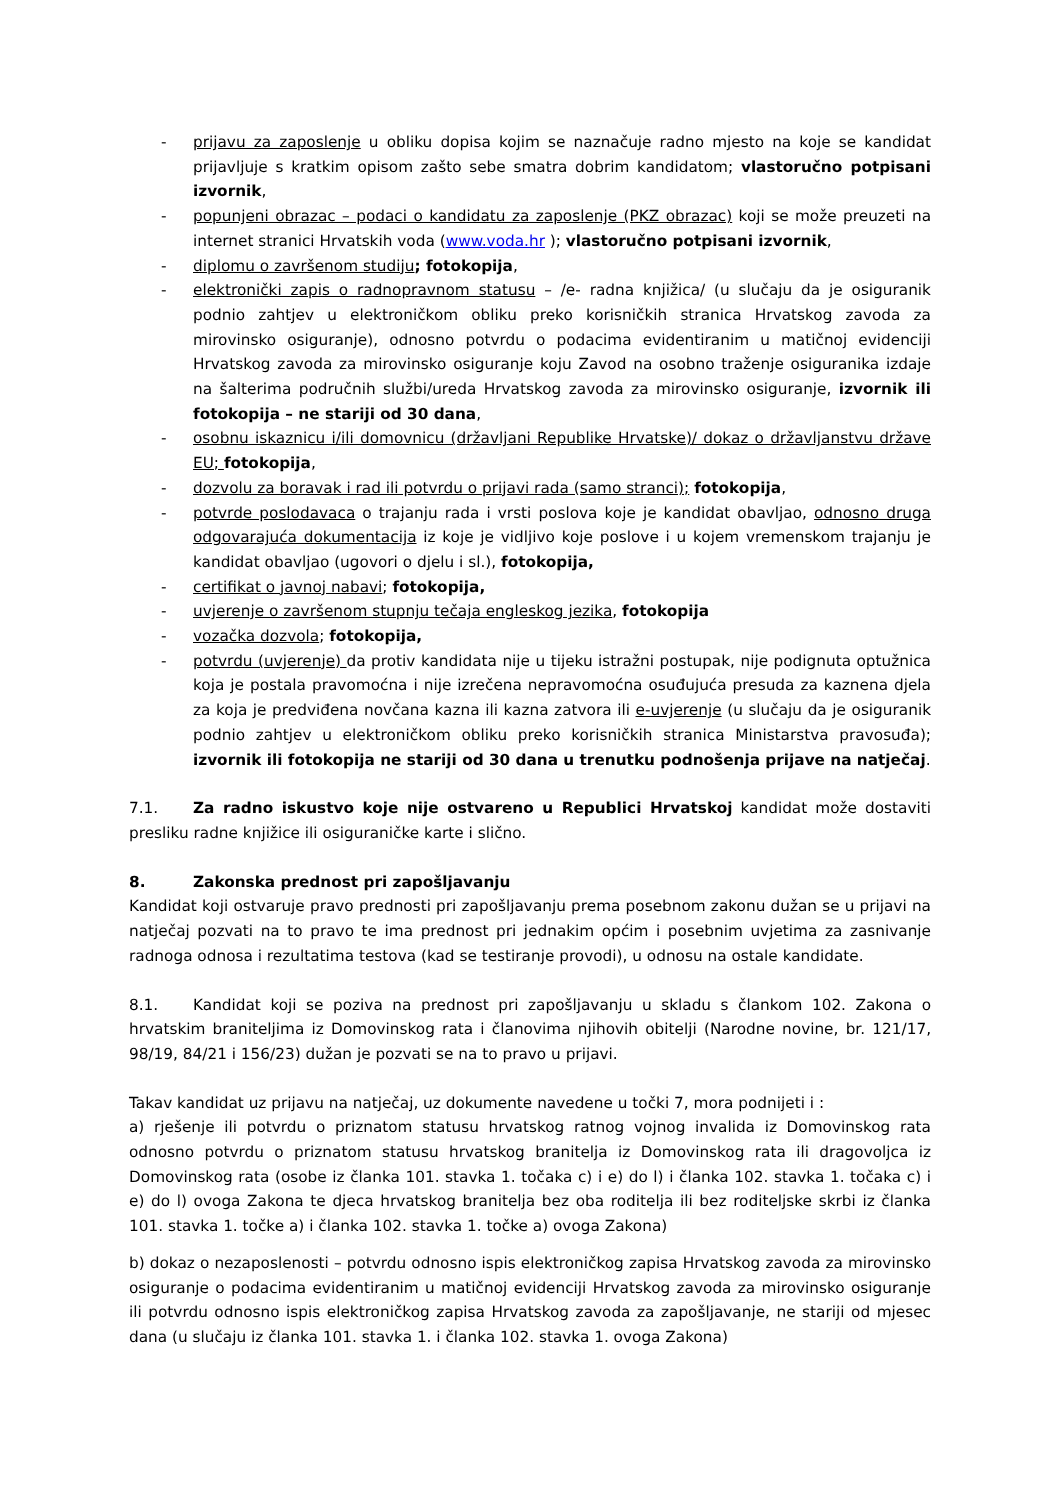- prijavu za zaposlenje u obliku dopisa kojim se naznačuje radno mjesto na koje se kandidat prijavljuje s kratkim opisom zašto sebe smatra dobrim kandidatom; vlastoručno potpisani izvornik,
- popunjeni obrazac – podaci o kandidatu za zaposlenje (PKZ obrazac) koji se može preuzeti na internet stranici Hrvatskih voda (www.voda.hr ); vlastoručno potpisani izvornik,
- diplomu o završenom studiju; fotokopija,
- elektronički zapis o radnopravnom statusu – /e- radna knjižica/ (u slučaju da je osiguranik podnio zahtjev u elektroničkom obliku preko korisničkih stranica Hrvatskog zavoda za mirovinsko osiguranje), odnosno potvrdu o podacima evidentiranim u matičnoj evidenciji Hrvatskog zavoda za mirovinsko osiguranje koju Zavod na osobno traženje osiguranika izdaje na šalterima područnih službi/ureda Hrvatskog zavoda za mirovinsko osiguranje, izvornik ili fotokopija – ne stariji od 30 dana,
- osobnu iskaznicu i/ili domovnicu (državljani Republike Hrvatske)/ dokaz o državljanstvu države EU; fotokopija,
- dozvolu za boravak i rad ili potvrdu o prijavi rada (samo stranci); fotokopija,
- potvrde poslodavaca o trajanju rada i vrsti poslova koje je kandidat obavljao, odnosno druga odgovarajuća dokumentacija iz koje je vidljivo koje poslove i u kojem vremenskom trajanju je kandidat obavljao (ugovori o djelu i sl.), fotokopija,
- certifikat o javnoj nabavi; fotokopija,
- uvjerenje o završenom stupnju tečaja engleskog jezika, fotokopija
- vozačka dozvola; fotokopija,
- potvrdu (uvjerenje) da protiv kandidata nije u tijeku istražni postupak, nije podignuta optužnica koja je postala pravomoćna i nije izrečena nepravomoćna osuđujuća presuda za kaznena djela za koja je predviđena novčana kazna ili kazna zatvora ili e-uvjerenje (u slučaju da je osiguranik podnio zahtjev u elektroničkom obliku preko korisničkih stranica Ministarstva pravosuđa); izvornik ili fotokopija ne stariji od 30 dana u trenutku podnošenja prijave na natječaj.
7.1. Za radno iskustvo koje nije ostvareno u Republici Hrvatskoj kandidat može dostaviti presliku radne knjižice ili osiguraničke karte i slično.
8. Zakonska prednost pri zapošljavanju
Kandidat koji ostvaruje pravo prednosti pri zapošljavanju prema posebnom zakonu dužan se u prijavi na natječaj pozvati na to pravo te ima prednost pri jednakim općim i posebnim uvjetima za zasnivanje radnoga odnosa i rezultatima testova (kad se testiranje provodi), u odnosu na ostale kandidate.
8.1. Kandidat koji se poziva na prednost pri zapošljavanju u skladu s člankom 102. Zakona o hrvatskim braniteljima iz Domovinskog rata i članovima njihovih obitelji (Narodne novine, br. 121/17, 98/19, 84/21 i 156/23) dužan je pozvati se na to pravo u prijavi.
Takav kandidat uz prijavu na natječaj, uz dokumente navedene u točki 7, mora podnijeti i :
a) rješenje ili potvrdu o priznatom statusu hrvatskog ratnog vojnog invalida iz Domovinskog rata odnosno potvrdu o priznatom statusu hrvatskog branitelja iz Domovinskog rata ili dragovoljca iz Domovinskog rata (osobe iz članka 101. stavka 1. točaka c) i e) do l) i članka 102. stavka 1. točaka c) i e) do l) ovoga Zakona te djeca hrvatskog branitelja bez oba roditelja ili bez roditeljske skrbi iz članka 101. stavka 1. točke a) i članka 102. stavka 1. točke a) ovoga Zakona)
b) dokaz o nezaposlenosti – potvrdu odnosno ispis elektroničkog zapisa Hrvatskog zavoda za mirovinsko osiguranje o podacima evidentiranim u matičnoj evidenciji Hrvatskog zavoda za mirovinsko osiguranje ili potvrdu odnosno ispis elektroničkog zapisa Hrvatskog zavoda za zapošljavanje, ne stariji od mjesec dana (u slučaju iz članka 101. stavka 1. i članka 102. stavka 1. ovoga Zakona)